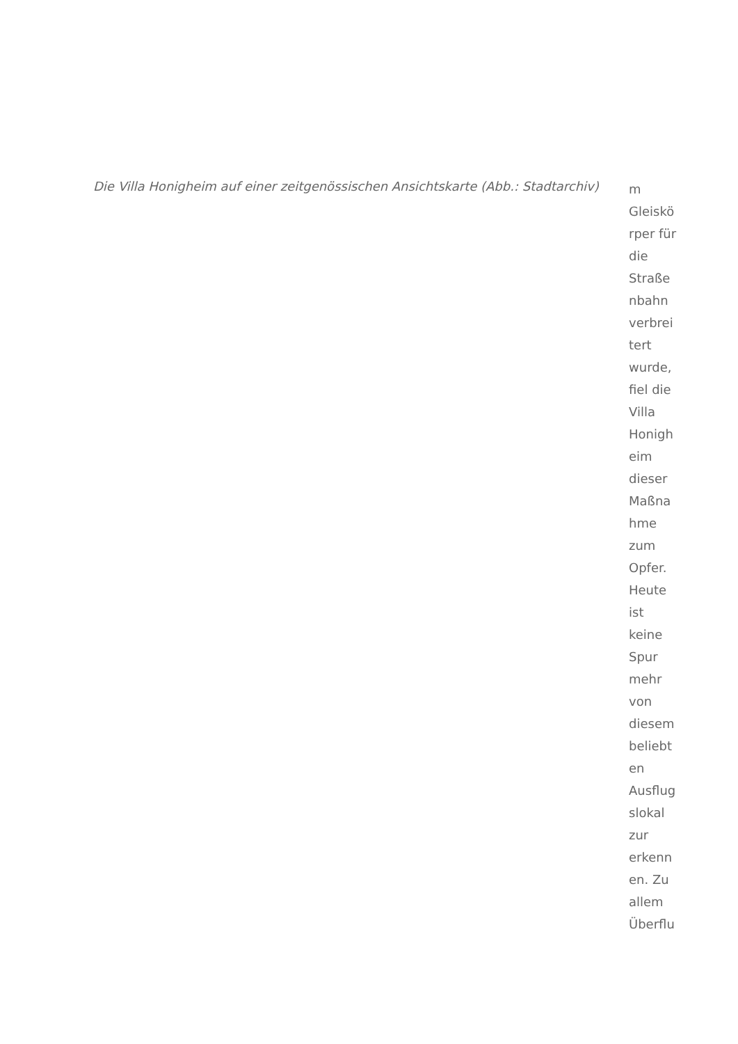Die Villa Honigheim auf einer zeitgenössischen Ansichtskarte (Abb.: Stadtarchiv)
m
Gleiskö
rper für
die
Straße
nbahn
verbrei
tert
wurde,
fiel die
Villa
Honigh
eim
dieser
Maßna
hme
zum
Opfer.
Heute
ist
keine
Spur
mehr
von
diesem
beliebt
en
Ausflug
slokal
zur
erkenn
en. Zu
allem
Überflu